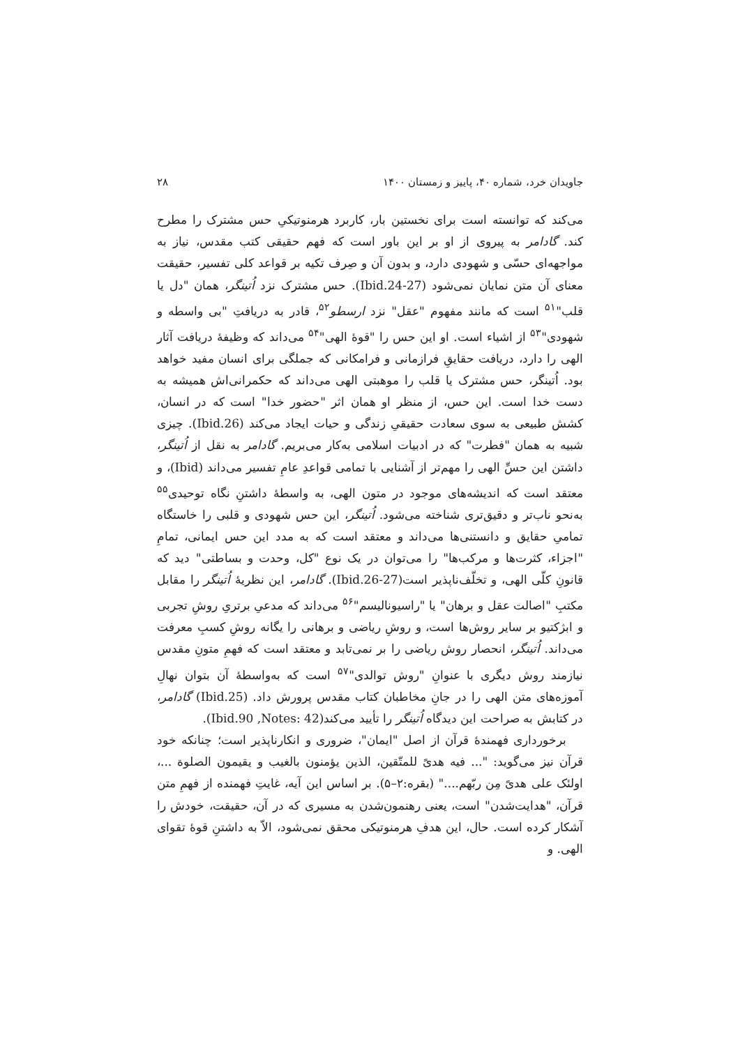جاویدان خرد، شماره ۴۰، پاییز و زمستان ۱۴۰۰ ۲۸
می‌کند که توانسته است برای نخستین بار، کاربرد هرمنوتیکیِ حس مشترک را مطرح کند. گادامر به پیروی از او بر این باور است که فهم حقیقی کتب مقدس، نیاز به مواجهه‌ای حسّی و شهودی دارد، و بدون آن و صِرف تکیه بر قواعد کلی تفسیر، حقیقت معنای آن متن نمایان نمی‌شود (Ibid.24-27). حس مشترک نزد اُتینگر، همان "دل یا قلب"<sup>۵۱</sup> است که مانند مفهوم "عقل" نزد ارسطو<sup>۵۲</sup>، قادر به دریافتِ "بی واسطه و شهودی"<sup>۵۳</sup> از اشیاء است. او این حس را "قوهٔ الهی"<sup>۵۴</sup> می‌داند که وظیفهٔ دریافت آثار الهی را دارد، دریافت حقایقِ فرازمانی و فرامکانی که جملگی برای انسان مفید خواهد بود. اُتینگر، حس مشترک یا قلب را موهبتی الهی می‌داند که حکمرانی‌اش همیشه به دست خدا است. این حس، از منظر او همان اثر "حضور خدا" است که در انسان، کشش طبیعی به سوی سعادت حقیقیِ زندگی و حیات ایجاد می‌کند (Ibid.26). چیزی شبیه به همان "فطرت" که در ادبیات اسلامی به‌کار می‌بریم. گادامر به نقل از اُتینگر، داشتن این حسِّ الهی را مهم‌تر از آشنایی با تمامی قواعدِ عامِ تفسیر می‌داند (Ibid)، و معتقد است که اندیشه‌های موجود در متون الهی، به واسطهٔ داشتنِ نگاه توحیدی<sup>۵۵</sup> به‌نحو ناب‌تر و دقیق‌تری شناخته می‌شود. اُتینگر، این حس شهودی و قلبی را خاستگاه تمامیِ حقایق و دانستنی‌ها می‌داند و معتقد است که به مدد این حس ایمانی، تمامِ "اجزاء، کثرت‌ها و مرکب‌ها" را می‌توان در یک نوع "کل، وحدت و بساطتی" دید که قانونِ کلّی الهی، و تخلّف‌ناپذیر است(Ibid.26-27). گادامر، این نظریهٔ اُتینگر را مقابل مکتبِ "اصالت عقل و برهان" یا "راسیونالیسم"<sup>۵۶</sup> می‌داند که مدعیِ برتریِ روشِ تجربی و ابژکتیو بر سایر روش‌ها است، و روشِ ریاضی و برهانی را یگانه روشِ کسبِ معرفت می‌داند. اُتینگر، انحصار روش ریاضی را بر نمی‌تابد و معتقد است که فهمِ متونِ مقدس نیازمند روش دیگری با عنوانِ "روش توالدی"<sup>۵۷</sup> است که به‌واسطهٔ آن بتوان نهالِ آموزه‌های متن الهی را در جانِ مخاطبان کتاب مقدس پرورش داد. (Ibid.25) گادامر، در کتابش به صراحت این دیدگاه اُتینگر را تأیید می‌کند(Ibid.90 ,Notes: 42).
برخورداری فهمندهٔ قرآن از اصل "ایمان"، ضروری و انکارناپذیر است؛ چنانکه خود قرآن نیز می‌گوید: "... فیه هدیً للمتّقین، الذین یؤمنون بالغیب و یقیمون الصلوة ...، اولئک علی هدیً مِن ربّهم...." (بقره:۲–۵). بر اساس این آیه، غایتِ فهمنده از فهمِ متن قرآن، "هدایت‌شدن" است، یعنی رهنمون‌شدن به مسیری که در آن، حقیقت، خودش را آشکار کرده است. حال، این هدفِ هرمنوتیکی محقق نمی‌شود، الاّ به داشتنِ قوهٔ تقوای الهی. و